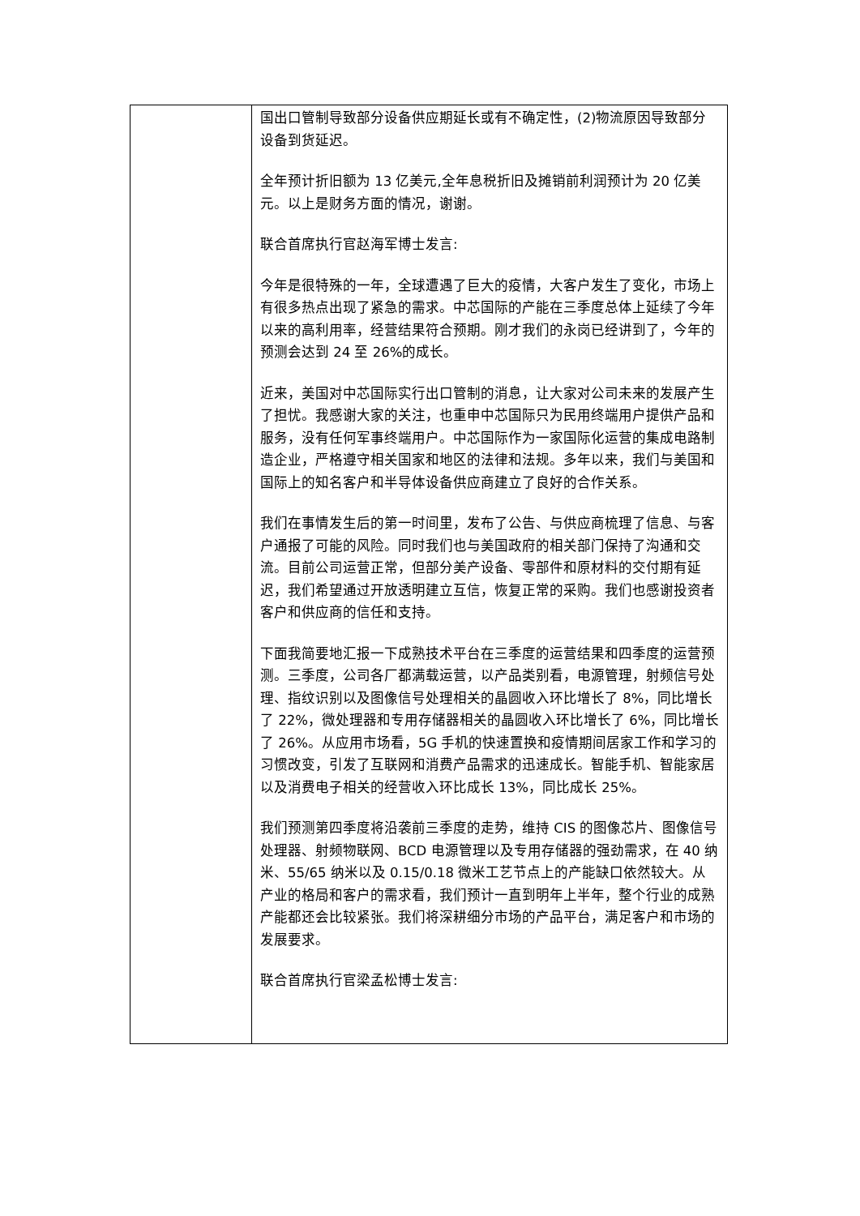| | 国出口管制导致部分设备供应期延长或有不确定性，(2)物流原因导致部分设备到货延迟。 全年预计折旧额为 13 亿美元,全年息税折旧及摊销前利润预计为 20 亿美元。以上是财务方面的情况，谢谢。 联合首席执行官赵海军博士发言: 今年是很特殊的一年，全球遭遇了巨大的疫情，大客户发生了变化，市场上有很多热点出现了紧急的需求。中芯国际的产能在三季度总体上延续了今年以来的高利用率，经营结果符合预期。刚才我们的永岗已经讲到了，今年的预测会达到 24 至 26%的成长。 近来，美国对中芯国际实行出口管制的消息，让大家对公司未来的发展产生了担忧。我感谢大家的关注，也重申中芯国际只为民用终端用户提供产品和服务，没有任何军事终端用户。中芯国际作为一家国际化运营的集成电路制造企业，严格遵守相关国家和地区的法律和法规。多年以来，我们与美国和国际上的知名客户和半导体设备供应商建立了良好的合作关系。 我们在事情发生后的第一时间里，发布了公告、与供应商梳理了信息、与客户通报了可能的风险。同时我们也与美国政府的相关部门保持了沟通和交流。目前公司运营正常，但部分美产设备、零部件和原材料的交付期有延迟，我们希望通过开放透明建立互信，恢复正常的采购。我们也感谢投资者客户和供应商的信任和支持。 下面我简要地汇报一下成熟技术平台在三季度的运营结果和四季度的运营预测。三季度，公司各厂都满载运营，以产品类别看，电源管理，射频信号处理、指纹识别以及图像信号处理相关的晶圆收入环比增长了 8%，同比增长了 22%，微处理器和专用存储器相关的晶圆收入环比增长了 6%，同比增长了 26%。从应用市场看，5G 手机的快速置换和疫情期间居家工作和学习的习惯改变，引发了互联网和消费产品需求的迅速成长。智能手机、智能家居以及消费电子相关的经营收入环比成长 13%，同比成长 25%。 我们预测第四季度将沿袭前三季度的走势，维持 CIS 的图像芯片、图像信号处理器、射频物联网、BCD 电源管理以及专用存储器的强劲需求，在 40 纳米、55/65 纳米以及 0.15/0.18 微米工艺节点上的产能缺口依然较大。从产业的格局和客户的需求看，我们预计一直到明年上半年，整个行业的成熟产能都还会比较紧张。我们将深耕细分市场的产品平台，满足客户和市场的发展要求。 联合首席执行官梁孟松博士发言: |